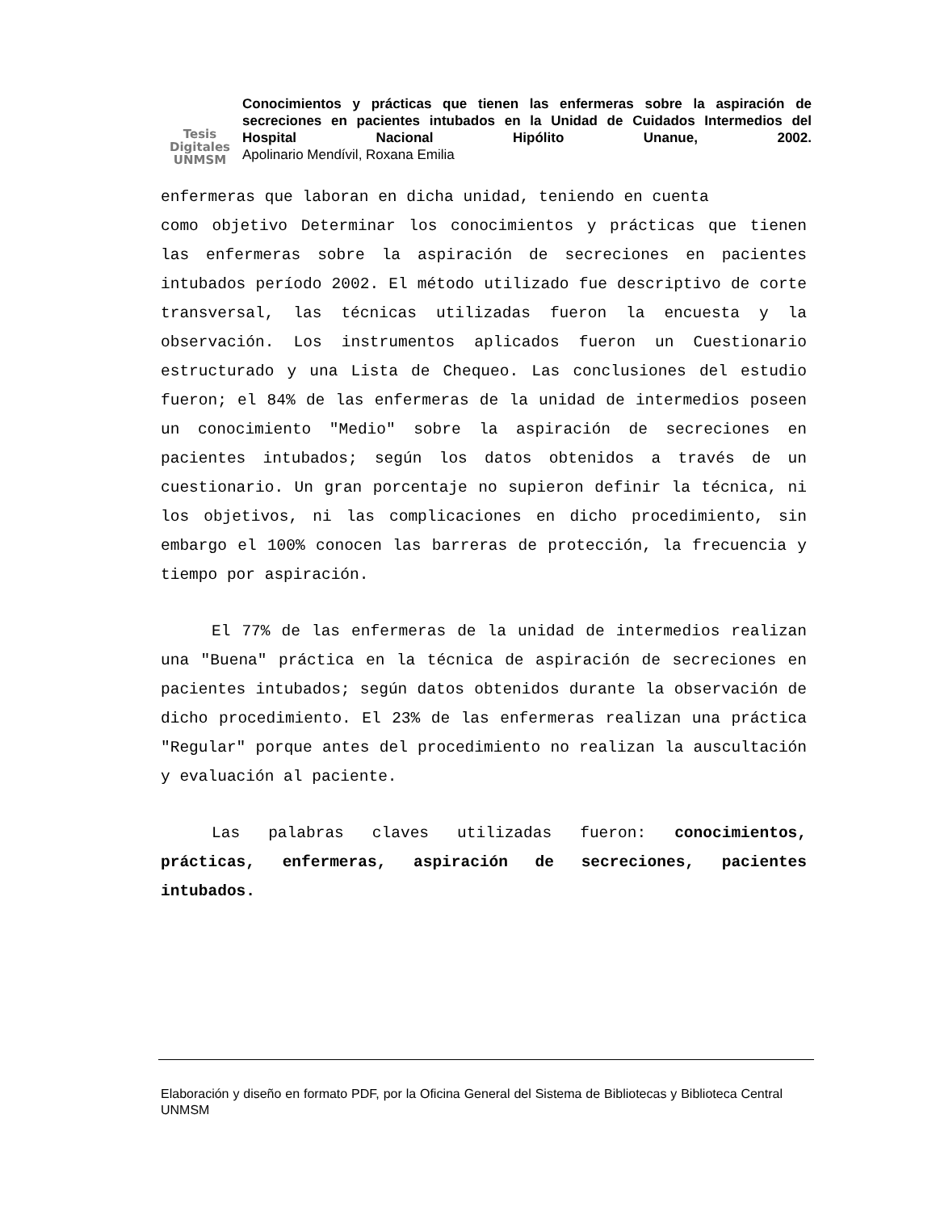Tesis
Digitales
UNMSM
Conocimientos y prácticas que tienen las enfermeras sobre la aspiración de secreciones en pacientes intubados en la Unidad de Cuidados Intermedios del Hospital Nacional Hipólito Unanue, 2002.
Apolinario Mendívil, Roxana Emilia
enfermeras que laboran en dicha unidad, teniendo en cuenta
como objetivo Determinar los conocimientos y prácticas que tienen las enfermeras sobre la aspiración de secreciones en pacientes intubados período 2002. El método utilizado fue descriptivo de corte transversal, las técnicas utilizadas fueron la encuesta y la observación. Los instrumentos aplicados fueron un Cuestionario estructurado y una Lista de Chequeo. Las conclusiones del estudio fueron; el 84% de las enfermeras de la unidad de intermedios poseen un conocimiento "Medio" sobre la aspiración de secreciones en pacientes intubados; según los datos obtenidos a través de un cuestionario. Un gran porcentaje no supieron definir la técnica, ni los objetivos, ni las complicaciones en dicho procedimiento, sin embargo el 100% conocen las barreras de protección, la frecuencia y tiempo por aspiración.
El 77% de las enfermeras de la unidad de intermedios realizan una "Buena" práctica en la técnica de aspiración de secreciones en pacientes intubados; según datos obtenidos durante la observación de dicho procedimiento. El 23% de las enfermeras realizan una práctica "Regular" porque antes del procedimiento no realizan la auscultación y evaluación al paciente.
Las palabras claves utilizadas fueron: conocimientos, prácticas, enfermeras, aspiración de secreciones, pacientes intubados.
Elaboración y diseño en formato PDF, por la Oficina General del Sistema de Bibliotecas y Biblioteca Central UNMSM